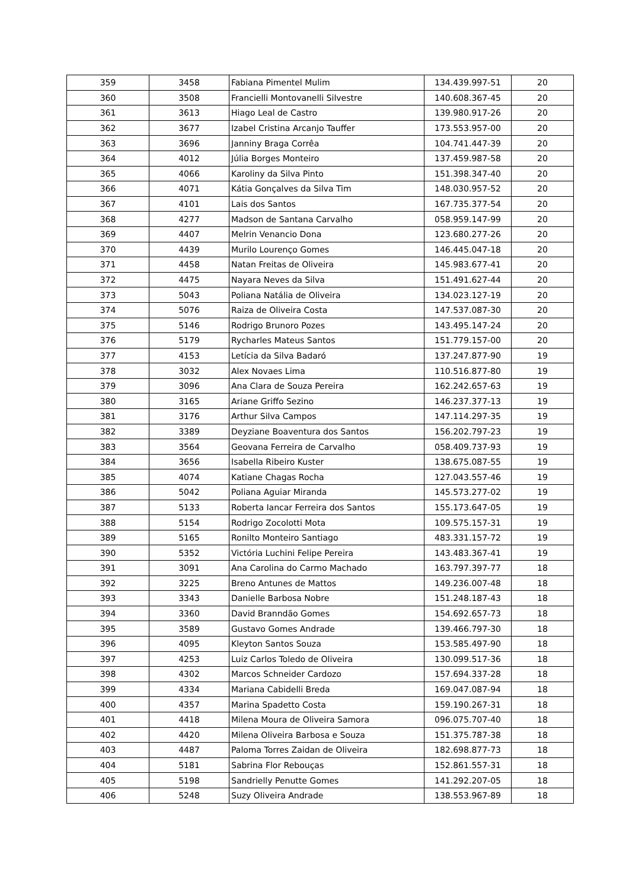| 359 | 3458 | Fabiana Pimentel Mulim | 134.439.997-51 | 20 |
| 360 | 3508 | Francielli Montovanelli Silvestre | 140.608.367-45 | 20 |
| 361 | 3613 | Hiago Leal de Castro | 139.980.917-26 | 20 |
| 362 | 3677 | Izabel Cristina Arcanjo Tauffer | 173.553.957-00 | 20 |
| 363 | 3696 | Janniny Braga Corrêa | 104.741.447-39 | 20 |
| 364 | 4012 | Júlia Borges Monteiro | 137.459.987-58 | 20 |
| 365 | 4066 | Karoliny da Silva Pinto | 151.398.347-40 | 20 |
| 366 | 4071 | Kátia Gonçalves da Silva Tim | 148.030.957-52 | 20 |
| 367 | 4101 | Lais dos Santos | 167.735.377-54 | 20 |
| 368 | 4277 | Madson de Santana Carvalho | 058.959.147-99 | 20 |
| 369 | 4407 | Melrin Venancio Dona | 123.680.277-26 | 20 |
| 370 | 4439 | Murilo Lourenço Gomes | 146.445.047-18 | 20 |
| 371 | 4458 | Natan Freitas de Oliveira | 145.983.677-41 | 20 |
| 372 | 4475 | Nayara Neves da Silva | 151.491.627-44 | 20 |
| 373 | 5043 | Poliana Natália de Oliveira | 134.023.127-19 | 20 |
| 374 | 5076 | Raiza de Oliveira Costa | 147.537.087-30 | 20 |
| 375 | 5146 | Rodrigo Brunoro Pozes | 143.495.147-24 | 20 |
| 376 | 5179 | Rycharles Mateus Santos | 151.779.157-00 | 20 |
| 377 | 4153 | Letícia da Silva Badaró | 137.247.877-90 | 19 |
| 378 | 3032 | Alex Novaes Lima | 110.516.877-80 | 19 |
| 379 | 3096 | Ana Clara de Souza Pereira | 162.242.657-63 | 19 |
| 380 | 3165 | Ariane Griffo Sezino | 146.237.377-13 | 19 |
| 381 | 3176 | Arthur Silva Campos | 147.114.297-35 | 19 |
| 382 | 3389 | Deyziane Boaventura dos Santos | 156.202.797-23 | 19 |
| 383 | 3564 | Geovana Ferreira de Carvalho | 058.409.737-93 | 19 |
| 384 | 3656 | Isabella Ribeiro Kuster | 138.675.087-55 | 19 |
| 385 | 4074 | Katiane Chagas Rocha | 127.043.557-46 | 19 |
| 386 | 5042 | Poliana Aguiar Miranda | 145.573.277-02 | 19 |
| 387 | 5133 | Roberta Iancar Ferreira dos Santos | 155.173.647-05 | 19 |
| 388 | 5154 | Rodrigo Zocolotti Mota | 109.575.157-31 | 19 |
| 389 | 5165 | Ronilto Monteiro Santiago | 483.331.157-72 | 19 |
| 390 | 5352 | Victória Luchini Felipe Pereira | 143.483.367-41 | 19 |
| 391 | 3091 | Ana Carolina do Carmo Machado | 163.797.397-77 | 18 |
| 392 | 3225 | Breno Antunes de Mattos | 149.236.007-48 | 18 |
| 393 | 3343 | Danielle Barbosa Nobre | 151.248.187-43 | 18 |
| 394 | 3360 | David Branndão Gomes | 154.692.657-73 | 18 |
| 395 | 3589 | Gustavo Gomes Andrade | 139.466.797-30 | 18 |
| 396 | 4095 | Kleyton Santos Souza | 153.585.497-90 | 18 |
| 397 | 4253 | Luiz Carlos Toledo de Oliveira | 130.099.517-36 | 18 |
| 398 | 4302 | Marcos Schneider Cardozo | 157.694.337-28 | 18 |
| 399 | 4334 | Mariana Cabidelli Breda | 169.047.087-94 | 18 |
| 400 | 4357 | Marina Spadetto Costa | 159.190.267-31 | 18 |
| 401 | 4418 | Milena Moura de Oliveira Samora | 096.075.707-40 | 18 |
| 402 | 4420 | Milena Oliveira Barbosa e Souza | 151.375.787-38 | 18 |
| 403 | 4487 | Paloma Torres Zaidan de Oliveira | 182.698.877-73 | 18 |
| 404 | 5181 | Sabrina Flor Rebouças | 152.861.557-31 | 18 |
| 405 | 5198 | Sandrielly Penutte Gomes | 141.292.207-05 | 18 |
| 406 | 5248 | Suzy Oliveira Andrade | 138.553.967-89 | 18 |